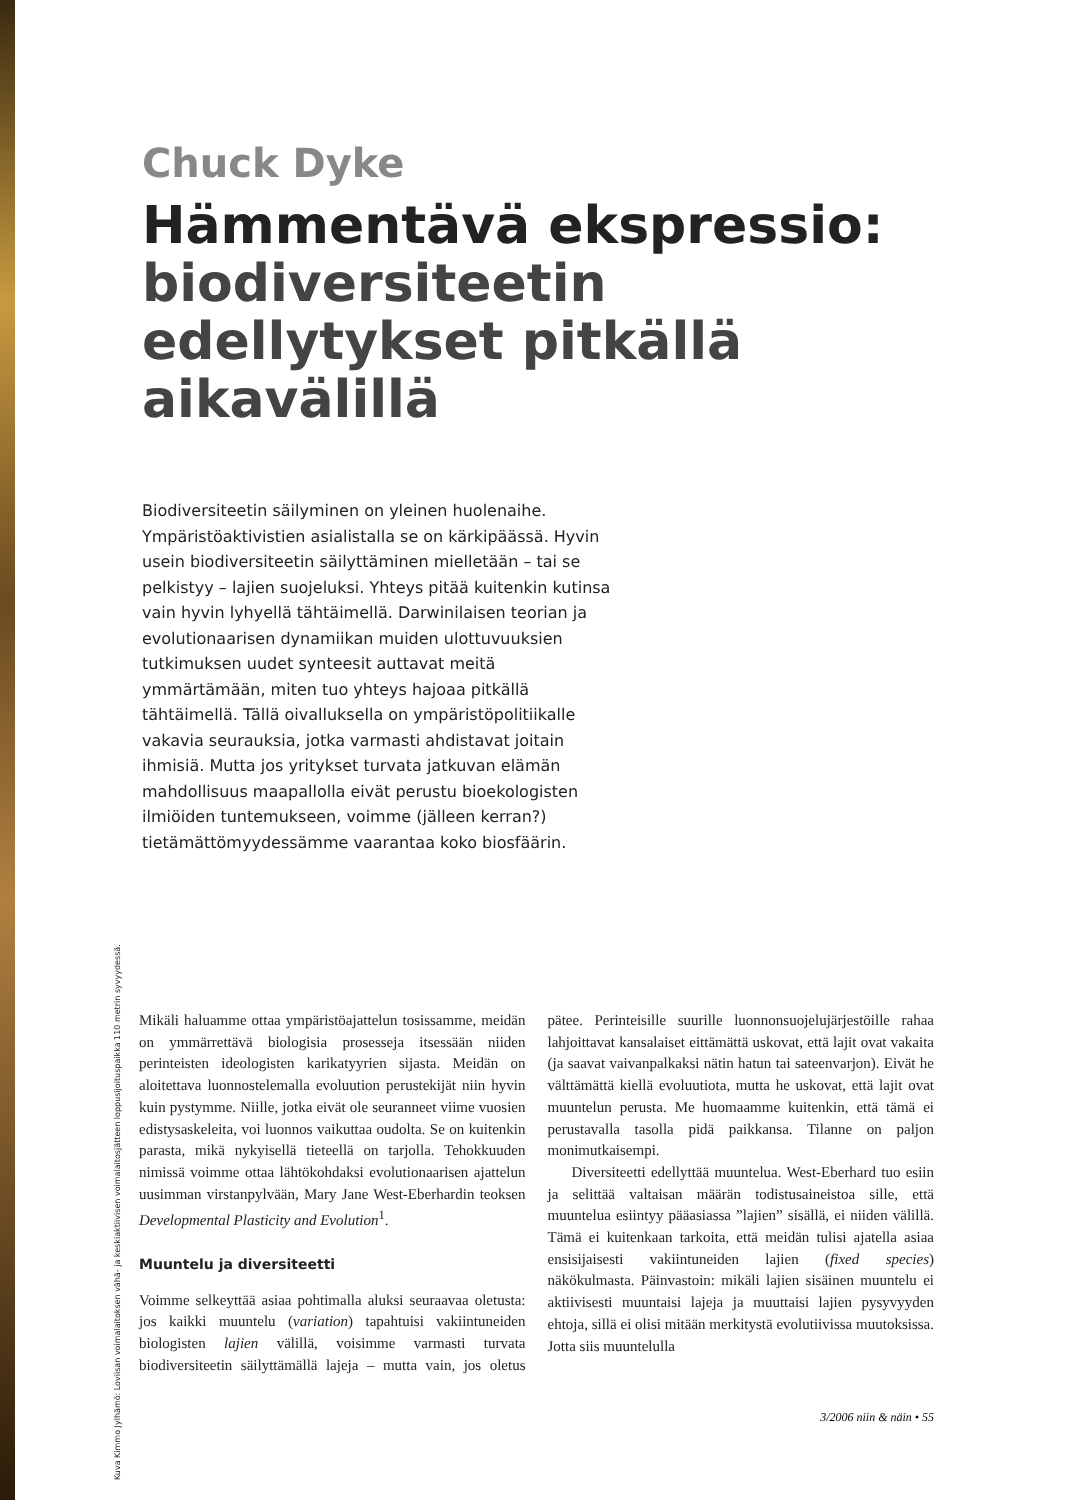Kuva Kimmo Jylhämö: Loviisan voimalaitoksen vähä- ja keskiaktiivisen voimalaitosjätteen loppusijoituspaikka 110 metrin syvyydessä.
Chuck Dyke
Hämmentävä ekspressio: biodiversiteetin edellytykset pitkällä aikavälillä
Biodiversiteetin säilyminen on yleinen huolenaihe. Ympäristöaktivistien asialistalla se on kärkipäässä. Hyvin usein biodiversiteetin säilyttäminen mielletään – tai se pelkistyy – lajien suojeluksi. Yhteys pitää kuitenkin kutinsa vain hyvin lyhyellä tähtäimellä. Darwinilaisen teorian ja evolutionaarisen dynamiikan muiden ulottuvuuksien tutkimuksen uudet synteesit auttavat meitä ymmärtämään, miten tuo yhteys hajoaa pitkällä tähtäimellä. Tällä oivalluksella on ympäristöpolitiikalle vakavia seurauksia, jotka varmasti ahdistavat joitain ihmisiä. Mutta jos yritykset turvata jatkuvan elämän mahdollisuus maapallolla eivät perustu bioekologisten ilmiöiden tuntemukseen, voimme (jälleen kerran?) tietämättömyydessämme vaarantaa koko biosfäärin.
Mikäli haluamme ottaa ympäristöajattelun tosissamme, meidän on ymmärrettävä biologisia prosesseja itsessään niiden perinteisten ideologisten karikatyyrien sijasta. Meidän on aloitettava luonnostelemalla evoluution perustekijät niin hyvin kuin pystymme. Niille, jotka eivät ole seuranneet viime vuosien edistysaskeleita, voi luonnos vaikuttaa oudolta. Se on kuitenkin parasta, mikä nykyisellä tieteellä on tarjolla. Tehokkuuden nimissä voimme ottaa lähtökohdaksi evolutionaarisen ajattelun uusimman virstanpylvään, Mary Jane West-Eberhardin teoksen Developmental Plasticity and Evolution<sup>1</sup>.
Muuntelu ja diversiteetti
Voimme selkeyttää asiaa pohtimalla aluksi seuraavaa oletusta: jos kaikki muuntelu (variation) tapahtuisi vakiintuneiden biologisten lajien välillä, voisimme varmasti turvata biodiversiteetin säilyttämällä lajeja – mutta vain, jos oletus pätee. Perinteisille suurille luonnonsuojelujärjestöille rahaa lahjoittavat kansalaiset eittämättä uskovat, että lajit ovat vakaita (ja saavat vaivanpalkaksi nätin hatun tai sateenvarjon). Eivät he välttämättä kiellä evoluutiota, mutta he uskovat, että lajit ovat muuntelun perusta. Me huomaamme kuitenkin, että tämä ei perustavalla tasolla pidä paikkansa. Tilanne on paljon monimutkaisempi.
Diversiteetti edellyttää muuntelua. West-Eberhard tuo esiin ja selittää valtaisan määrän todistusaineistoa sille, että muuntelua esiintyy pääasiassa ”lajien” sisällä, ei niiden välillä. Tämä ei kuitenkaan tarkoita, että meidän tulisi ajatella asiaa ensisijaisesti vakiintuneiden lajien (fixed species) näkökulmasta. Päinvastoin: mikäli lajien sisäinen muuntelu ei aktiivisesti muuntaisi lajeja ja muuttaisi lajien pysyvyyden ehtoja, sillä ei olisi mitään merkitystä evolutiivissa muutoksissa. Jotta siis muuntelulla
3/2006 niin & näin • 55